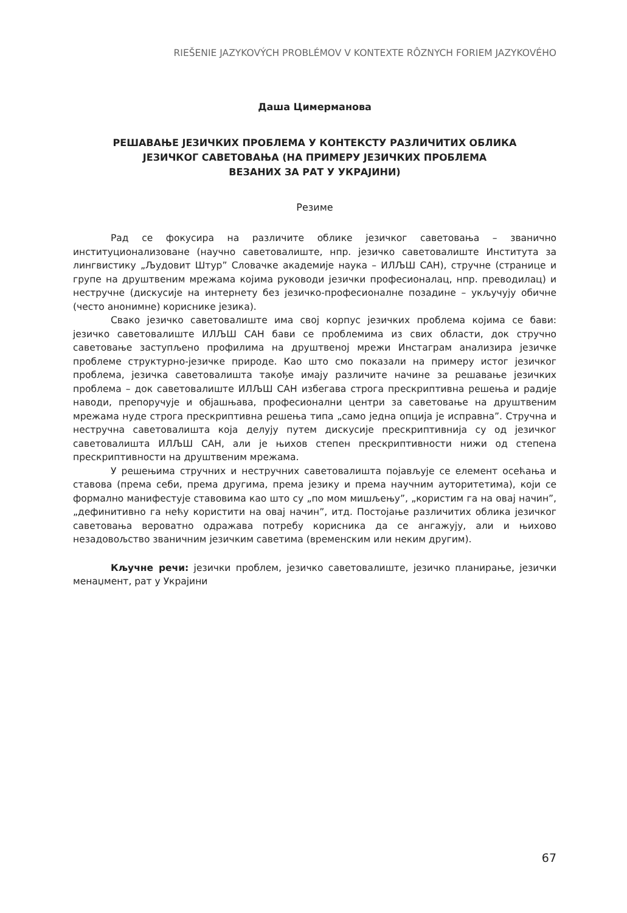RIEŠENIE JAZYKOVÝCH PROBLÉMOV V KONTEXTE RÔZNYCH FORIEM JAZYKOVÉHO
Даша Цимерманова
РЕШАВАЊЕ ЈЕЗИЧКИХ ПРОБЛЕМА У КОНТЕКСТУ РАЗЛИЧИТИХ ОБЛИКА
ЈЕЗИЧКОГ САВЕТОВАЊА (НА ПРИМЕРУ ЈЕЗИЧКИХ ПРОБЛЕМА
ВЕЗАНИХ ЗА РАТ У УКРАЈИНИ)
Резиме
Рад се фокусира на различите облике језичког саветовања – званично институционализоване (научно саветовалиште, нпр. језичко саветовалиште Института за лингвистику „Људовит Штур” Словачке академије наука – ИЛЉШ САН), стручне (странице и групе на друштвеним мрежама којима руководи језички професионалац, нпр. преводилац) и нестручне (дискусије на интернету без језичко-професионалне позадине – укључују обичне (често анонимне) кориснике језика).
Свако језичко саветовалиште има свој корпус језичких проблема којима се бави: језичко саветовалиште ИЛЉШ САН бави се проблемима из свих области, док стручно саветовање заступљено профилима на друштвеној мрежи Инстаграм анализира језичке проблеме структурно-језичке природе. Као што смо показали на примеру истог језичког проблема, језичка саветовалишта такође имају различите начине за решавање језичких проблема – док саветовалиште ИЛЉШ САН избегава строга прескриптивна решења и радије наводи, препоручује и објашњава, професионални центри за саветовање на друштвеним мрежама нуде строга прескриптивна решења типа „само једна опција је исправна”. Стручна и нестручна саветовалишта која делују путем дискусије прескриптивнија су од језичког саветовалишта ИЛЉШ САН, али је њихов степен прескриптивности нижи од степена прескриптивности на друштвеним мрежама.
У решењима стручних и нестручних саветовалишта појављује се елемент осећања и ставова (према себи, према другима, према језику и према научним ауторитетима), који се формално манифестује ставовима као што су „по мом мишљењу”, „користим га на овај начин”, „дефинитивно га нећу користити на овај начин”, итд. Постојање различитих облика језичког саветовања вероватно одражава потребу корисника да се ангажују, али и њихово незадовољство званичним језичким саветима (временским или неким другим).
Кључне речи: језички проблем, језичко саветовалиште, језичко планирање, језички менаџмент, рат у Украјини
67